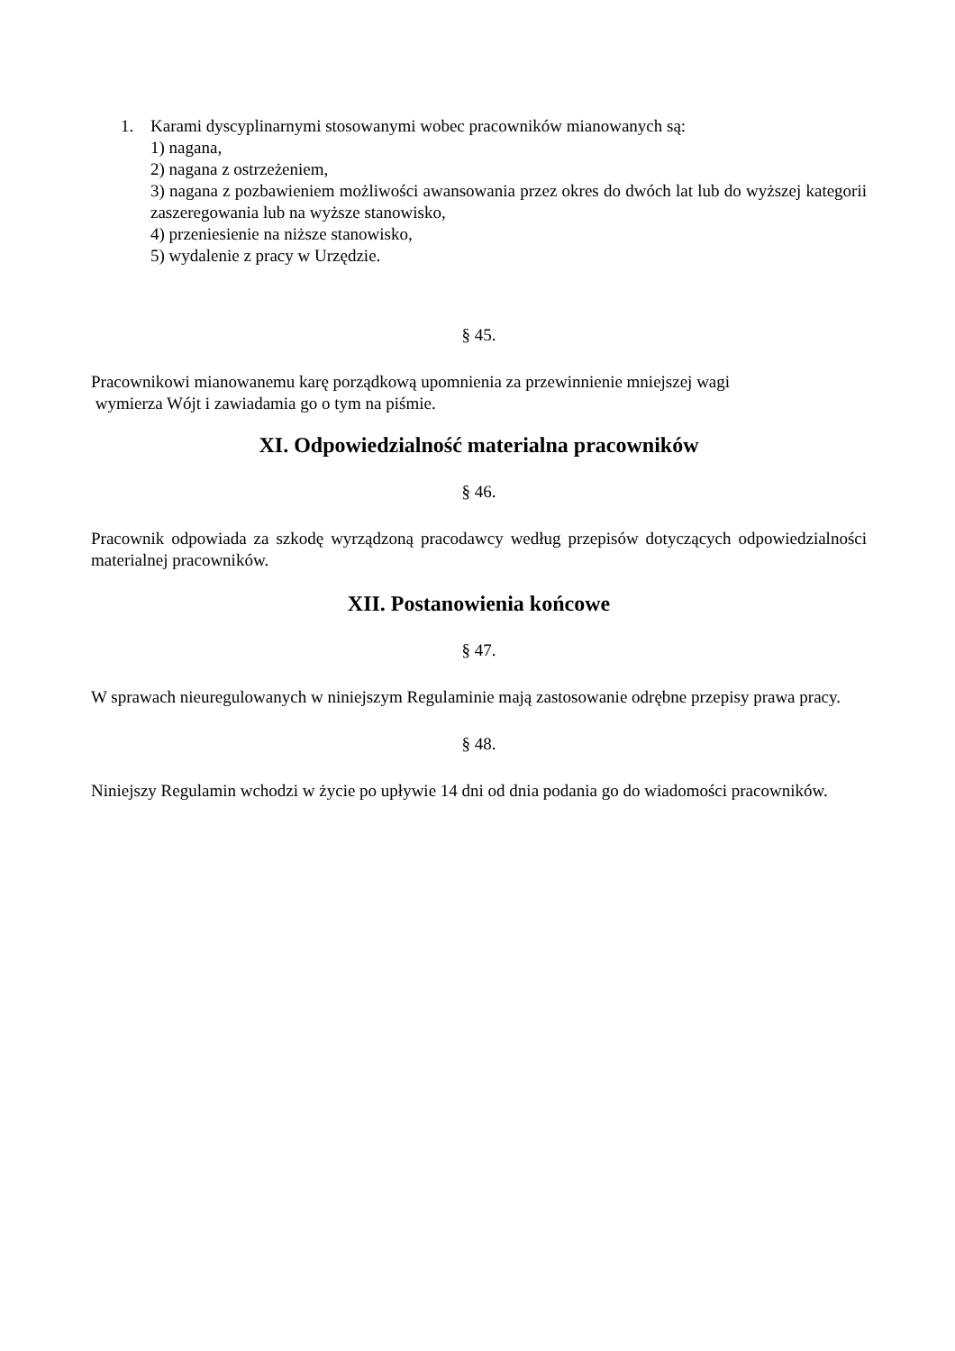1. Karami dyscyplinarnymi stosowanymi wobec pracowników mianowanych są:
1) nagana,
2) nagana z ostrzeżeniem,
3) nagana z pozbawieniem możliwości awansowania przez okres do dwóch lat lub do wyższej kategorii zaszeregowania lub na wyższe stanowisko,
4) przeniesienie na niższe stanowisko,
5) wydalenie z pracy w Urzędzie.
§ 45.
Pracownikowi mianowanemu karę porządkową upomnienia za przewinnienie mniejszej wagi
wymierza Wójt i zawiadamia go o tym na piśmie.
XI. Odpowiedzialność materialna pracowników
§ 46.
Pracownik odpowiada za szkodę wyrządzoną pracodawcy według przepisów dotyczących odpowiedzialności materialnej pracowników.
XII. Postanowienia końcowe
§ 47.
W sprawach nieuregulowanych w niniejszym Regulaminie mają zastosowanie odrębne przepisy prawa pracy.
§ 48.
Niniejszy Regulamin wchodzi w życie po upływie 14 dni od dnia podania go do wiadomości pracowników.